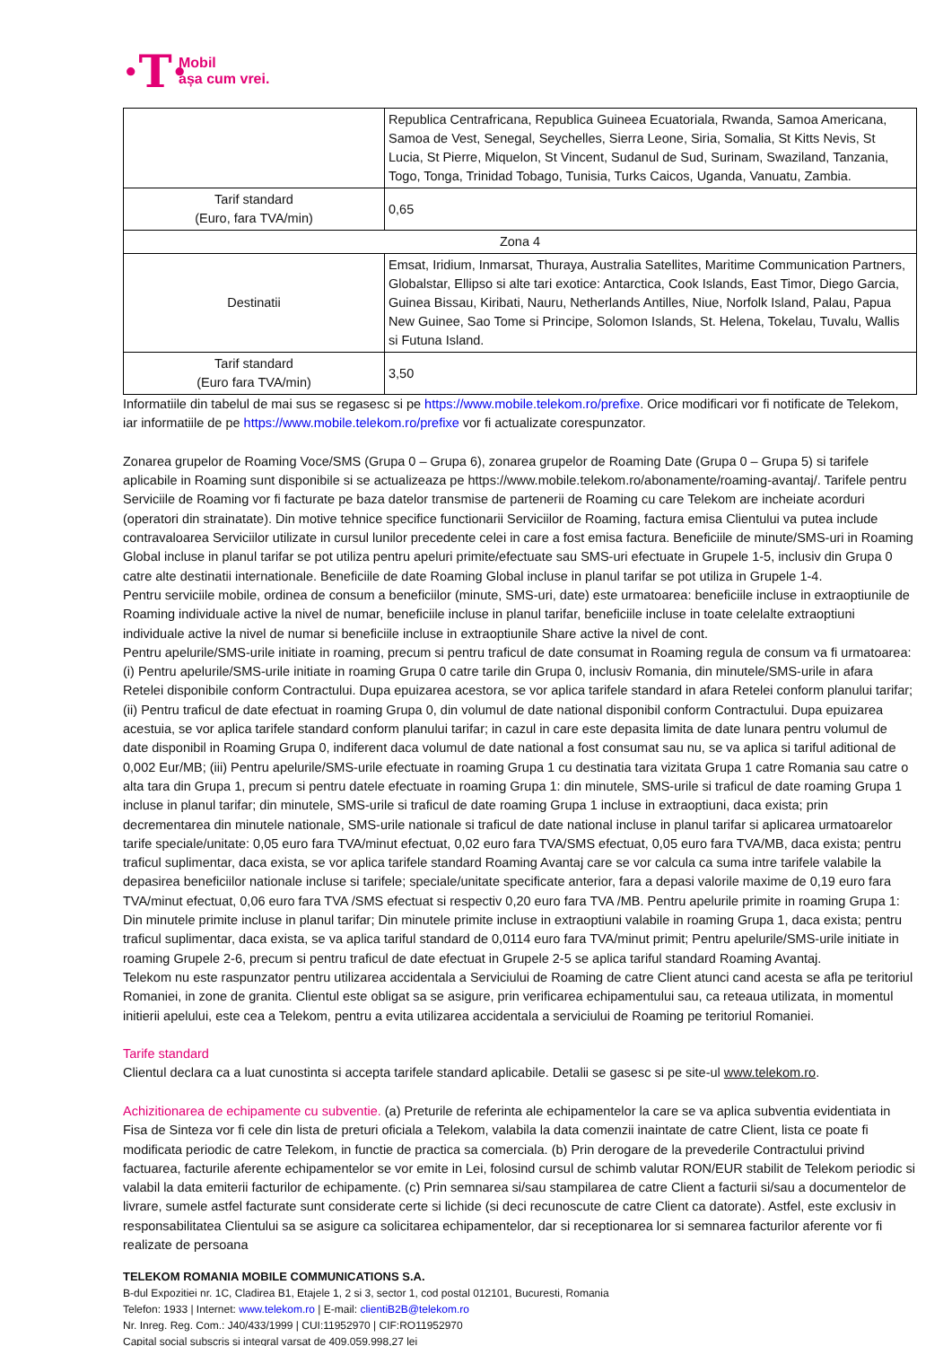·T·
Mobil
așa cum vrei.
| | Republica Centrafricana, Republica Guineea Ecuatoriala, Rwanda, Samoa Americana, Samoa de Vest, Senegal, Seychelles, Sierra Leone, Siria, Somalia, St Kitts Nevis, St Lucia, St Pierre, Miquelon, St Vincent, Sudanul de Sud, Surinam, Swaziland, Tanzania, Togo, Tonga, Trinidad Tobago, Tunisia, Turks Caicos, Uganda, Vanuatu, Zambia. |
| Tarif standard (Euro, fara TVA/min) | 0,65 |
| Zona 4 | |
| Destinatii | Emsat, Iridium, Inmarsat, Thuraya, Australia Satellites, Maritime Communication Partners, Globalstar, Ellipso si alte tari exotice: Antarctica, Cook Islands, East Timor, Diego Garcia, Guinea Bissau, Kiribati, Nauru, Netherlands Antilles, Niue, Norfolk Island, Palau, Papua New Guinee, Sao Tome si Principe, Solomon Islands, St. Helena, Tokelau, Tuvalu, Wallis si Futuna Island. |
| Tarif standard (Euro fara TVA/min) | 3,50 |
Informatiile din tabelul de mai sus se regasesc si pe https://www.mobile.telekom.ro/prefixe. Orice modificari vor fi notificate de Telekom, iar informatiile de pe https://www.mobile.telekom.ro/prefixe vor fi actualizate corespunzator.
Zonarea grupelor de Roaming Voce/SMS (Grupa 0 – Grupa 6), zonarea grupelor de Roaming Date (Grupa 0 – Grupa 5) si tarifele aplicabile in Roaming sunt disponibile si se actualizeaza pe https://www.mobile.telekom.ro/abonamente/roaming-avantaj/. Tarifele pentru Serviciile de Roaming vor fi facturate pe baza datelor transmise de partenerii de Roaming cu care Telekom are incheiate acorduri (operatori din strainatate). Din motive tehnice specifice functionarii Serviciilor de Roaming, factura emisa Clientului va putea include contravaloarea Serviciilor utilizate in cursul lunilor precedente celei in care a fost emisa factura. Beneficiile de minute/SMS-uri in Roaming Global incluse in planul tarifar se pot utiliza pentru apeluri primite/efectuate sau SMS-uri efectuate in Grupele 1-5, inclusiv din Grupa 0 catre alte destinatii internationale. Beneficiile de date Roaming Global incluse in planul tarifar se pot utiliza in Grupele 1-4.
Pentru serviciile mobile, ordinea de consum a beneficiilor (minute, SMS-uri, date) este urmatoarea: beneficiile incluse in extraoptiunile de Roaming individuale active la nivel de numar, beneficiile incluse in planul tarifar, beneficiile incluse in toate celelalte extraoptiuni individuale active la nivel de numar si beneficiile incluse in extraoptiunile Share active la nivel de cont.
Pentru apelurile/SMS-urile initiate in roaming, precum si pentru traficul de date consumat in Roaming regula de consum va fi urmatoarea: (i) Pentru apelurile/SMS-urile initiate in roaming Grupa 0 catre tarile din Grupa 0, inclusiv Romania, din minutele/SMS-urile in afara Retelei disponibile conform Contractului. Dupa epuizarea acestora, se vor aplica tarifele standard in afara Retelei conform planului tarifar; (ii) Pentru traficul de date efectuat in roaming Grupa 0, din volumul de date national disponibil conform Contractului. Dupa epuizarea acestuia, se vor aplica tarifele standard conform planului tarifar; in cazul in care este depasita limita de date lunara pentru volumul de date disponibil in Roaming Grupa 0, indiferent daca volumul de date national a fost consumat sau nu, se va aplica si tariful aditional de 0,002 Eur/MB; (iii) Pentru apelurile/SMS-urile efectuate in roaming Grupa 1 cu destinatia tara vizitata Grupa 1 catre Romania sau catre o alta tara din Grupa 1, precum si pentru datele efectuate in roaming Grupa 1: din minutele, SMS-urile si traficul de date roaming Grupa 1 incluse in planul tarifar; din minutele, SMS-urile si traficul de date roaming Grupa 1 incluse in extraoptiuni, daca exista; prin decrementarea din minutele nationale, SMS-urile nationale si traficul de date national incluse in planul tarifar si aplicarea urmatoarelor tarife speciale/unitate: 0,05 euro fara TVA/minut efectuat, 0,02 euro fara TVA/SMS efectuat, 0,05 euro fara TVA/MB, daca exista; pentru traficul suplimentar, daca exista, se vor aplica tarifele standard Roaming Avantaj care se vor calcula ca suma intre tarifele valabile la depasirea beneficiilor nationale incluse si tarifele; speciale/unitate specificate anterior, fara a depasi valorile maxime de 0,19 euro fara TVA/minut efectuat, 0,06 euro fara TVA /SMS efectuat si respectiv 0,20 euro fara TVA /MB. Pentru apelurile primite in roaming Grupa 1: Din minutele primite incluse in planul tarifar; Din minutele primite incluse in extraoptiuni valabile in roaming Grupa 1, daca exista; pentru traficul suplimentar, daca exista, se va aplica tariful standard de 0,0114 euro fara TVA/minut primit; Pentru apelurile/SMS-urile initiate in roaming Grupele 2-6, precum si pentru traficul de date efectuat in Grupele 2-5 se aplica tariful standard Roaming Avantaj.
Telekom nu este raspunzator pentru utilizarea accidentala a Serviciului de Roaming de catre Client atunci cand acesta se afla pe teritoriul Romaniei, in zone de granita. Clientul este obligat sa se asigure, prin verificarea echipamentului sau, ca reteaua utilizata, in momentul initierii apelului, este cea a Telekom, pentru a evita utilizarea accidentala a serviciului de Roaming pe teritoriul Romaniei.
Tarife standard
Clientul declara ca a luat cunostinta si accepta tarifele standard aplicabile. Detalii se gasesc si pe site-ul www.telekom.ro.
Achizitionarea de echipamente cu subventie. (a) Preturile de referinta ale echipamentelor la care se va aplica subventia evidentiata in Fisa de Sinteza vor fi cele din lista de preturi oficiala a Telekom, valabila la data comenzii inaintate de catre Client, lista ce poate fi modificata periodic de catre Telekom, in functie de practica sa comerciala. (b) Prin derogare de la prevederile Contractului privind factuarea, facturile aferente echipamentelor se vor emite in Lei, folosind cursul de schimb valutar RON/EUR stabilit de Telekom periodic si valabil la data emiterii facturilor de echipamente. (c) Prin semnarea si/sau stampilarea de catre Client a facturii si/sau a documentelor de livrare, sumele astfel facturate sunt considerate certe si lichide (si deci recunoscute de catre Client ca datorate). Astfel, este exclusiv in responsabilitatea Clientului sa se asigure ca solicitarea echipamentelor, dar si receptionarea lor si semnarea facturilor aferente vor fi realizate de persoana
TELEKOM ROMANIA MOBILE COMMUNICATIONS S.A.
B-dul Expozitiei nr. 1C, Cladirea B1, Etajele 1, 2 si 3, sector 1, cod postal 012101, Bucuresti, Romania
Telefon: 1933 | Internet: www.telekom.ro | E-mail: clientiB2B@telekom.ro
Nr. Inreg. Reg. Com.: J40/433/1999 | CUI:11952970 | CIF:RO11952970
Capital social subscris si integral varsat de 409.059.998,27 lei